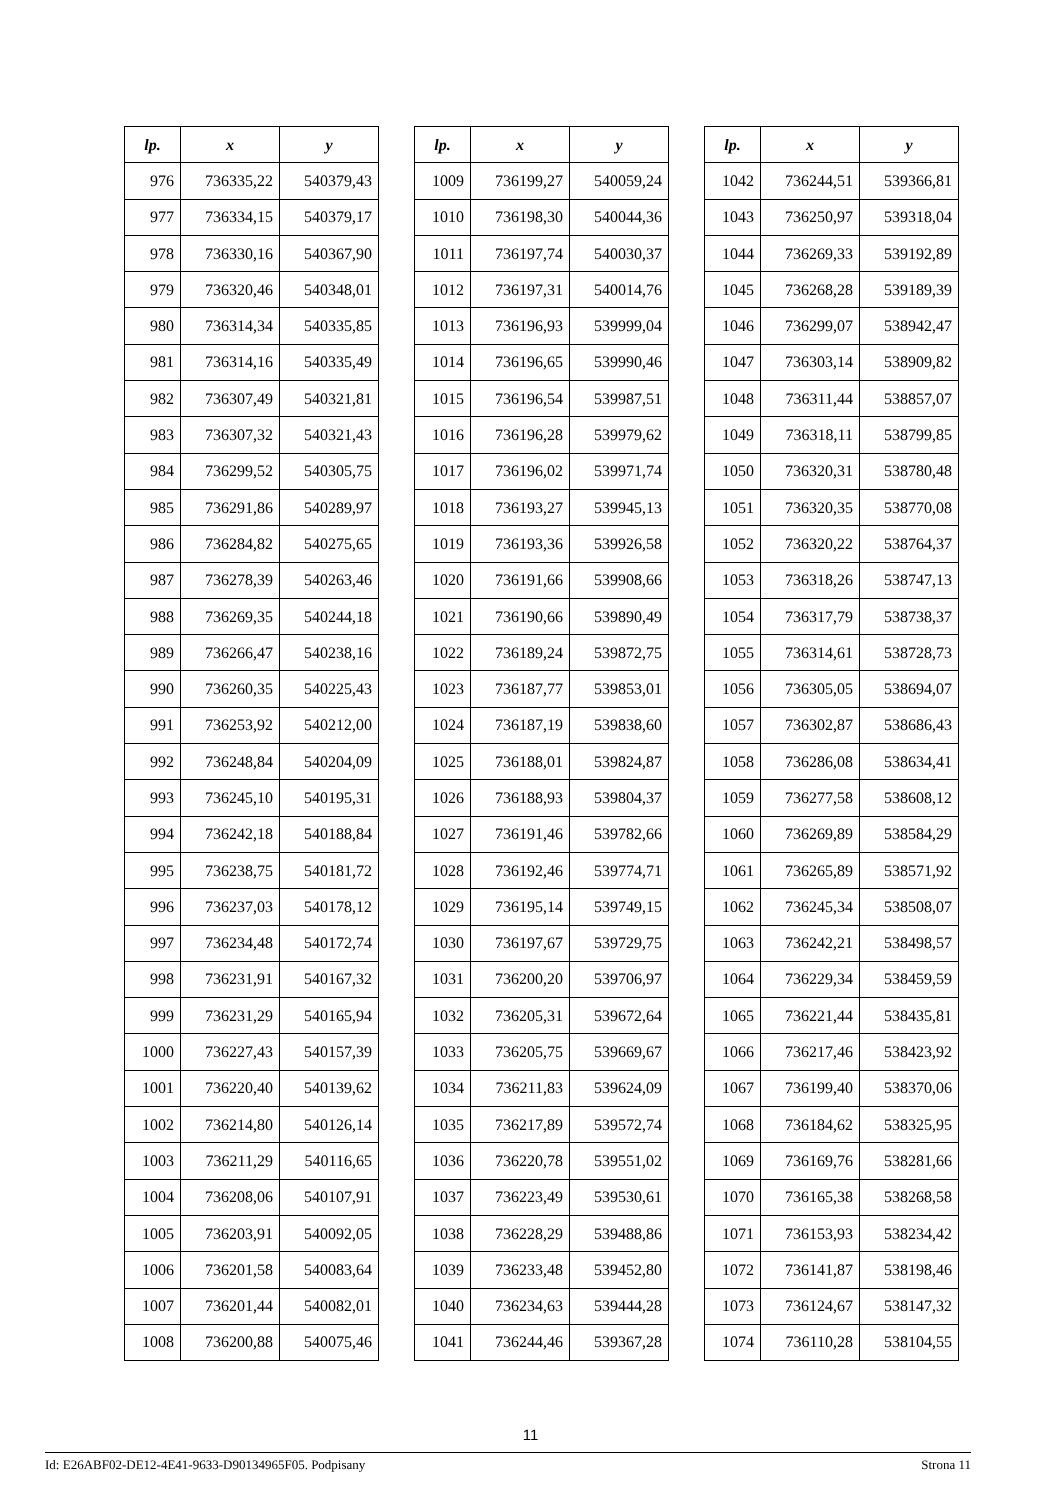| lp. | x | y |
| --- | --- | --- |
| 976 | 736335,22 | 540379,43 |
| 977 | 736334,15 | 540379,17 |
| 978 | 736330,16 | 540367,90 |
| 979 | 736320,46 | 540348,01 |
| 980 | 736314,34 | 540335,85 |
| 981 | 736314,16 | 540335,49 |
| 982 | 736307,49 | 540321,81 |
| 983 | 736307,32 | 540321,43 |
| 984 | 736299,52 | 540305,75 |
| 985 | 736291,86 | 540289,97 |
| 986 | 736284,82 | 540275,65 |
| 987 | 736278,39 | 540263,46 |
| 988 | 736269,35 | 540244,18 |
| 989 | 736266,47 | 540238,16 |
| 990 | 736260,35 | 540225,43 |
| 991 | 736253,92 | 540212,00 |
| 992 | 736248,84 | 540204,09 |
| 993 | 736245,10 | 540195,31 |
| 994 | 736242,18 | 540188,84 |
| 995 | 736238,75 | 540181,72 |
| 996 | 736237,03 | 540178,12 |
| 997 | 736234,48 | 540172,74 |
| 998 | 736231,91 | 540167,32 |
| 999 | 736231,29 | 540165,94 |
| 1000 | 736227,43 | 540157,39 |
| 1001 | 736220,40 | 540139,62 |
| 1002 | 736214,80 | 540126,14 |
| 1003 | 736211,29 | 540116,65 |
| 1004 | 736208,06 | 540107,91 |
| 1005 | 736203,91 | 540092,05 |
| 1006 | 736201,58 | 540083,64 |
| 1007 | 736201,44 | 540082,01 |
| 1008 | 736200,88 | 540075,46 |
| lp. | x | y |
| --- | --- | --- |
| 1009 | 736199,27 | 540059,24 |
| 1010 | 736198,30 | 540044,36 |
| 1011 | 736197,74 | 540030,37 |
| 1012 | 736197,31 | 540014,76 |
| 1013 | 736196,93 | 539999,04 |
| 1014 | 736196,65 | 539990,46 |
| 1015 | 736196,54 | 539987,51 |
| 1016 | 736196,28 | 539979,62 |
| 1017 | 736196,02 | 539971,74 |
| 1018 | 736193,27 | 539945,13 |
| 1019 | 736193,36 | 539926,58 |
| 1020 | 736191,66 | 539908,66 |
| 1021 | 736190,66 | 539890,49 |
| 1022 | 736189,24 | 539872,75 |
| 1023 | 736187,77 | 539853,01 |
| 1024 | 736187,19 | 539838,60 |
| 1025 | 736188,01 | 539824,87 |
| 1026 | 736188,93 | 539804,37 |
| 1027 | 736191,46 | 539782,66 |
| 1028 | 736192,46 | 539774,71 |
| 1029 | 736195,14 | 539749,15 |
| 1030 | 736197,67 | 539729,75 |
| 1031 | 736200,20 | 539706,97 |
| 1032 | 736205,31 | 539672,64 |
| 1033 | 736205,75 | 539669,67 |
| 1034 | 736211,83 | 539624,09 |
| 1035 | 736217,89 | 539572,74 |
| 1036 | 736220,78 | 539551,02 |
| 1037 | 736223,49 | 539530,61 |
| 1038 | 736228,29 | 539488,86 |
| 1039 | 736233,48 | 539452,80 |
| 1040 | 736234,63 | 539444,28 |
| 1041 | 736244,46 | 539367,28 |
| lp. | x | y |
| --- | --- | --- |
| 1042 | 736244,51 | 539366,81 |
| 1043 | 736250,97 | 539318,04 |
| 1044 | 736269,33 | 539192,89 |
| 1045 | 736268,28 | 539189,39 |
| 1046 | 736299,07 | 538942,47 |
| 1047 | 736303,14 | 538909,82 |
| 1048 | 736311,44 | 538857,07 |
| 1049 | 736318,11 | 538799,85 |
| 1050 | 736320,31 | 538780,48 |
| 1051 | 736320,35 | 538770,08 |
| 1052 | 736320,22 | 538764,37 |
| 1053 | 736318,26 | 538747,13 |
| 1054 | 736317,79 | 538738,37 |
| 1055 | 736314,61 | 538728,73 |
| 1056 | 736305,05 | 538694,07 |
| 1057 | 736302,87 | 538686,43 |
| 1058 | 736286,08 | 538634,41 |
| 1059 | 736277,58 | 538608,12 |
| 1060 | 736269,89 | 538584,29 |
| 1061 | 736265,89 | 538571,92 |
| 1062 | 736245,34 | 538508,07 |
| 1063 | 736242,21 | 538498,57 |
| 1064 | 736229,34 | 538459,59 |
| 1065 | 736221,44 | 538435,81 |
| 1066 | 736217,46 | 538423,92 |
| 1067 | 736199,40 | 538370,06 |
| 1068 | 736184,62 | 538325,95 |
| 1069 | 736169,76 | 538281,66 |
| 1070 | 736165,38 | 538268,58 |
| 1071 | 736153,93 | 538234,42 |
| 1072 | 736141,87 | 538198,46 |
| 1073 | 736124,67 | 538147,32 |
| 1074 | 736110,28 | 538104,55 |
11
Id: E26ABF02-DE12-4E41-9633-D90134965F05. Podpisany Strona 11